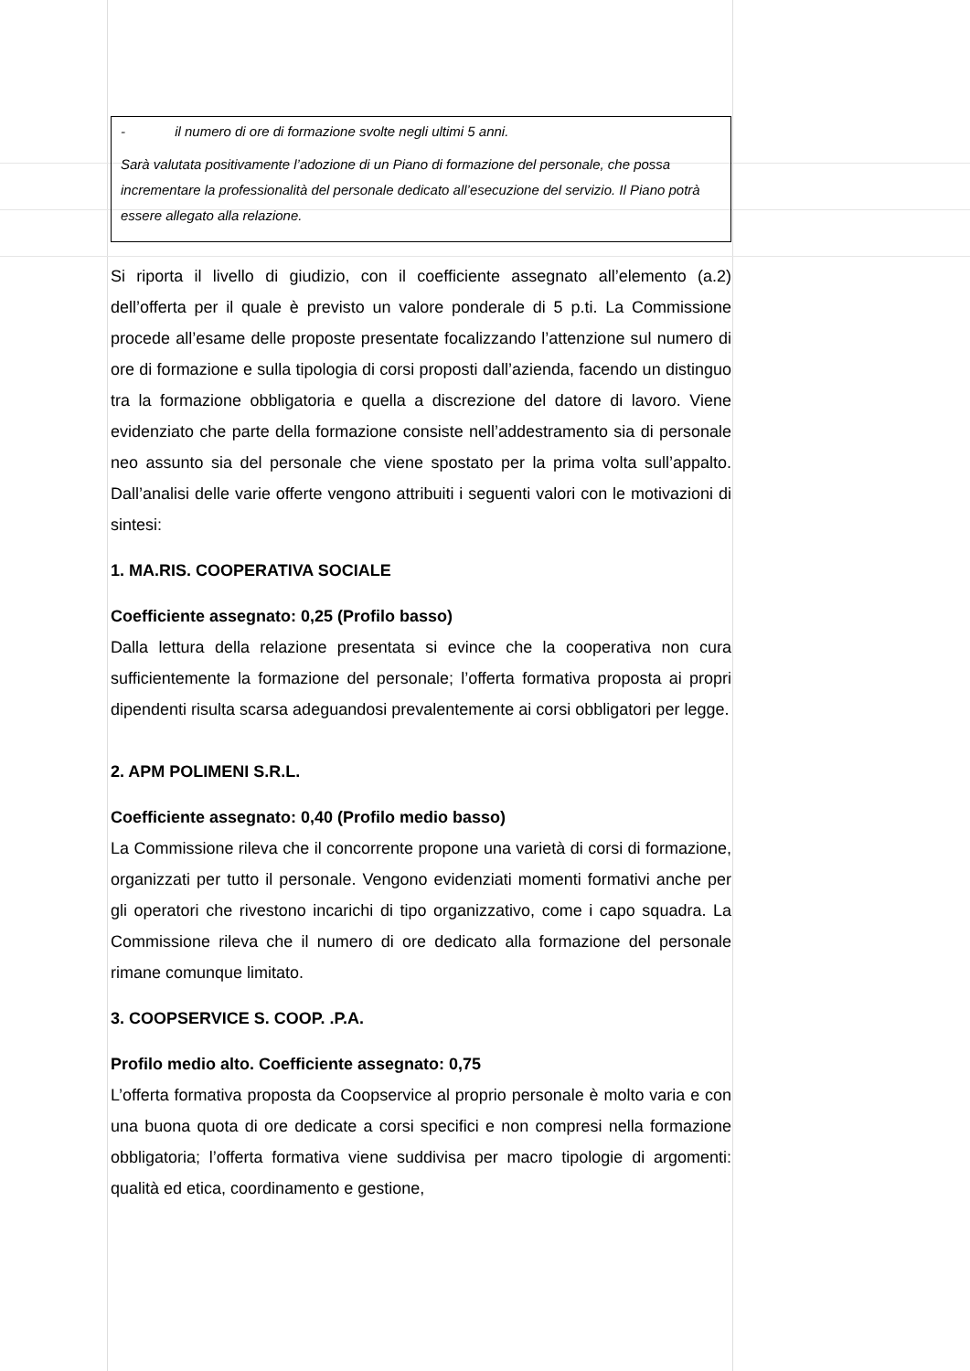- il numero di ore di formazione svolte negli ultimi 5 anni.
Sarà valutata positivamente l’adozione di un Piano di formazione del personale, che possa incrementare la professionalità del personale dedicato all’esecuzione del servizio. Il Piano potrà essere allegato alla relazione.
Si riporta il livello di giudizio, con il coefficiente assegnato all’elemento (a.2) dell’offerta per il quale è previsto un valore ponderale di 5 p.ti. La Commissione procede all’esame delle proposte presentate focalizzando l’attenzione sul numero di ore di formazione e sulla tipologia di corsi proposti dall’azienda, facendo un distinguo tra la formazione obbligatoria e quella a discrezione del datore di lavoro. Viene evidenziato che parte della formazione consiste nell’addestramento sia di personale neo assunto sia del personale che viene spostato per la prima volta sull’appalto. Dall’analisi delle varie offerte vengono attribuiti i seguenti valori con le motivazioni di sintesi:
1. MA.RIS. COOPERATIVA SOCIALE
Coefficiente assegnato: 0,25 (Profilo basso)
Dalla lettura della relazione presentata si evince che la cooperativa non cura sufficientemente la formazione del personale; l’offerta formativa proposta ai propri dipendenti risulta scarsa adeguandosi prevalentemente ai corsi obbligatori per legge.
2. APM POLIMENI S.R.L.
Coefficiente assegnato: 0,40 (Profilo medio basso)
La Commissione rileva che il concorrente propone una varietà di corsi di formazione, organizzati per tutto il personale. Vengono evidenziati momenti formativi anche per gli operatori che rivestono incarichi di tipo organizzativo, come i capo squadra. La Commissione rileva che il numero di ore dedicato alla formazione del personale rimane comunque limitato.
3. COOPSERVICE S. COOP. .P.A.
Profilo medio alto. Coefficiente assegnato: 0,75
L’offerta formativa proposta da Coopservice al proprio personale è molto varia e con una buona quota di ore dedicate a corsi specifici e non compresi nella formazione obbligatoria; l’offerta formativa viene suddivisa per macro tipologie di argomenti: qualità ed etica, coordinamento e gestione,